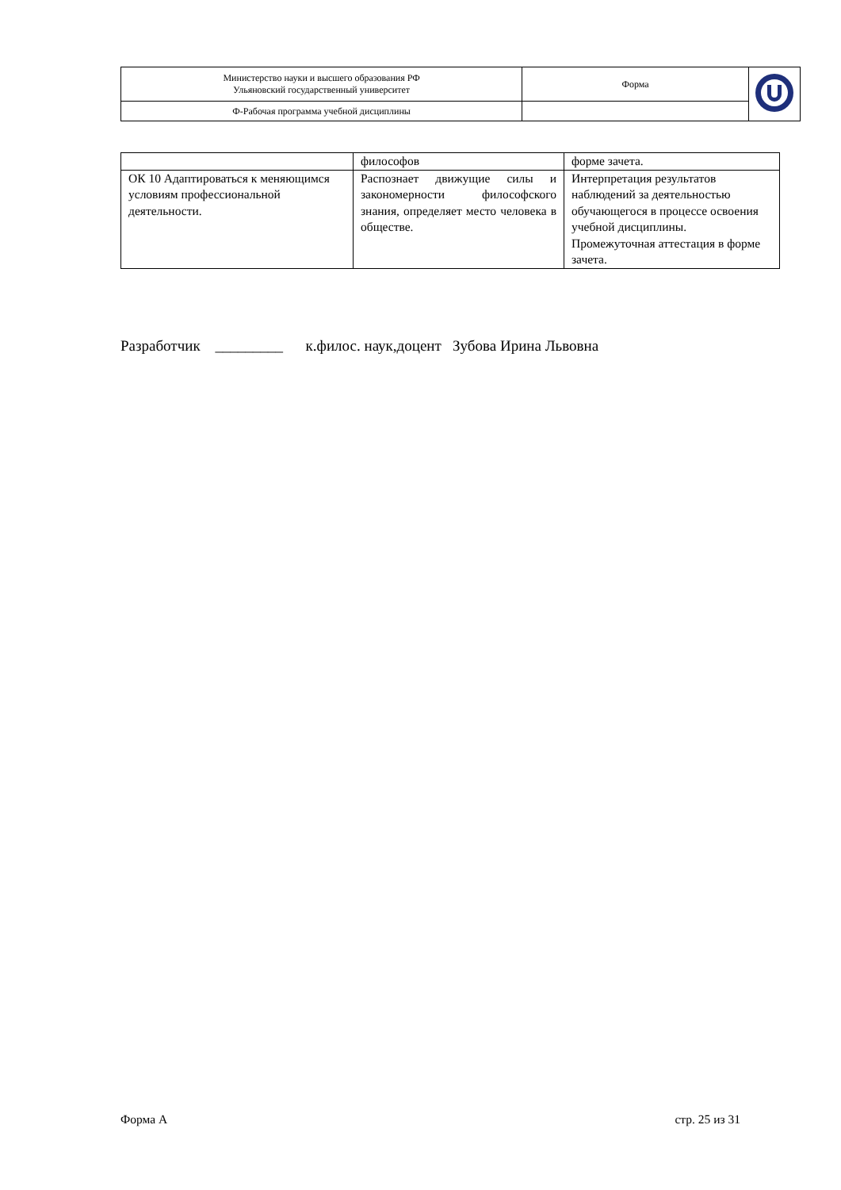| Министерство науки и высшего образования РФ Ульяновский государственный университет | Форма | |
| Ф-Рабочая программа учебной дисциплины | | |
| | философов | форме зачета. |
| ОК 10 Адаптироваться к меняющимся условиям профессиональной деятельности. | Распознает движущие силы и закономерности философского знания, определяет место человека в обществе. | Интерпретация результатов наблюдений за деятельностью обучающегося в процессе освоения учебной дисциплины. Промежуточная аттестация в форме зачета. |
Разработчик _________ к.филос. наук,доцент Зубова Ирина Львовна
Форма А стр. 25 из 31